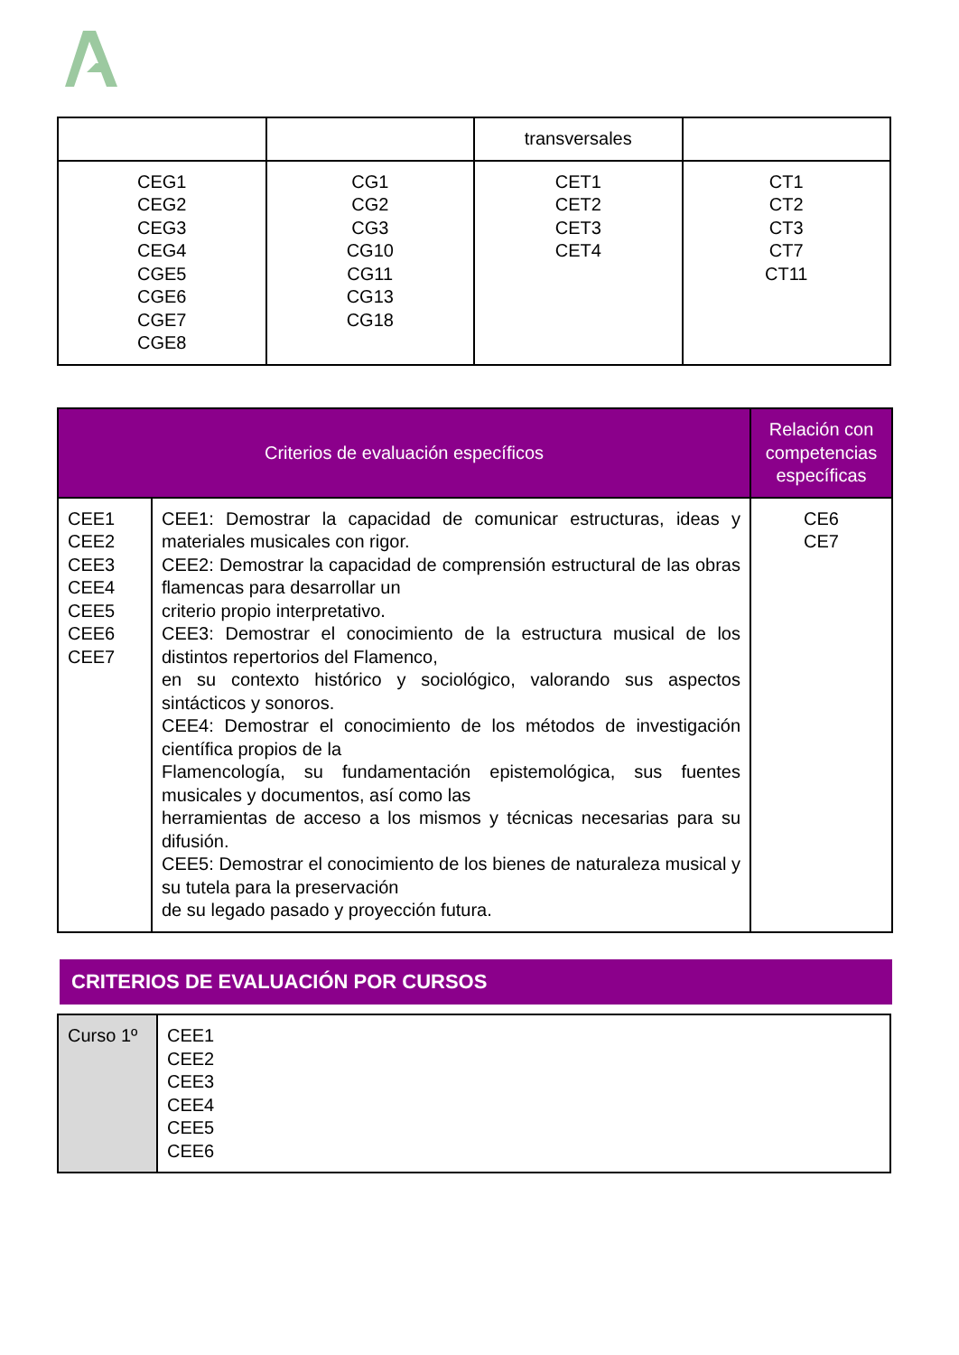| | | transversales | |
| CEG1 CEG2 CEG3 CEG4 CGE5 CGE6 CGE7 CGE8 | CG1 CG2 CG3 CG10 CG11 CG13 CG18 | CET1 CET2 CET3 CET4 | CT1 CT2 CT3 CT7 CT11 |
| Criterios de evaluación específicos | | Relación con competencias específicas |
| --- | --- | --- |
| CEE1 CEE2 CEE3 CEE4 CEE5 CEE6 CEE7 | CEE1: Demostrar la capacidad de comunicar estructuras, ideas y materiales musicales con rigor. CEE2: Demostrar la capacidad de comprensión estructural de las obras flamencas para desarrollar un criterio propio interpretativo. CEE3: Demostrar el conocimiento de la estructura musical de los distintos repertorios del Flamenco, en su contexto histórico y sociológico, valorando sus aspectos sintácticos y sonoros. CEE4: Demostrar el conocimiento de los métodos de investigación científica propios de la Flamencología, su fundamentación epistemológica, sus fuentes musicales y documentos, así como las herramientas de acceso a los mismos y técnicas necesarias para su difusión. CEE5: Demostrar el conocimiento de los bienes de naturaleza musical y su tutela para la preservación de su legado pasado y proyección futura. | CE6 CE7 |
CRITERIOS DE EVALUACIÓN POR CURSOS
| Curso 1º | CEE1 CEE2 CEE3 CEE4 CEE5 CEE6 |